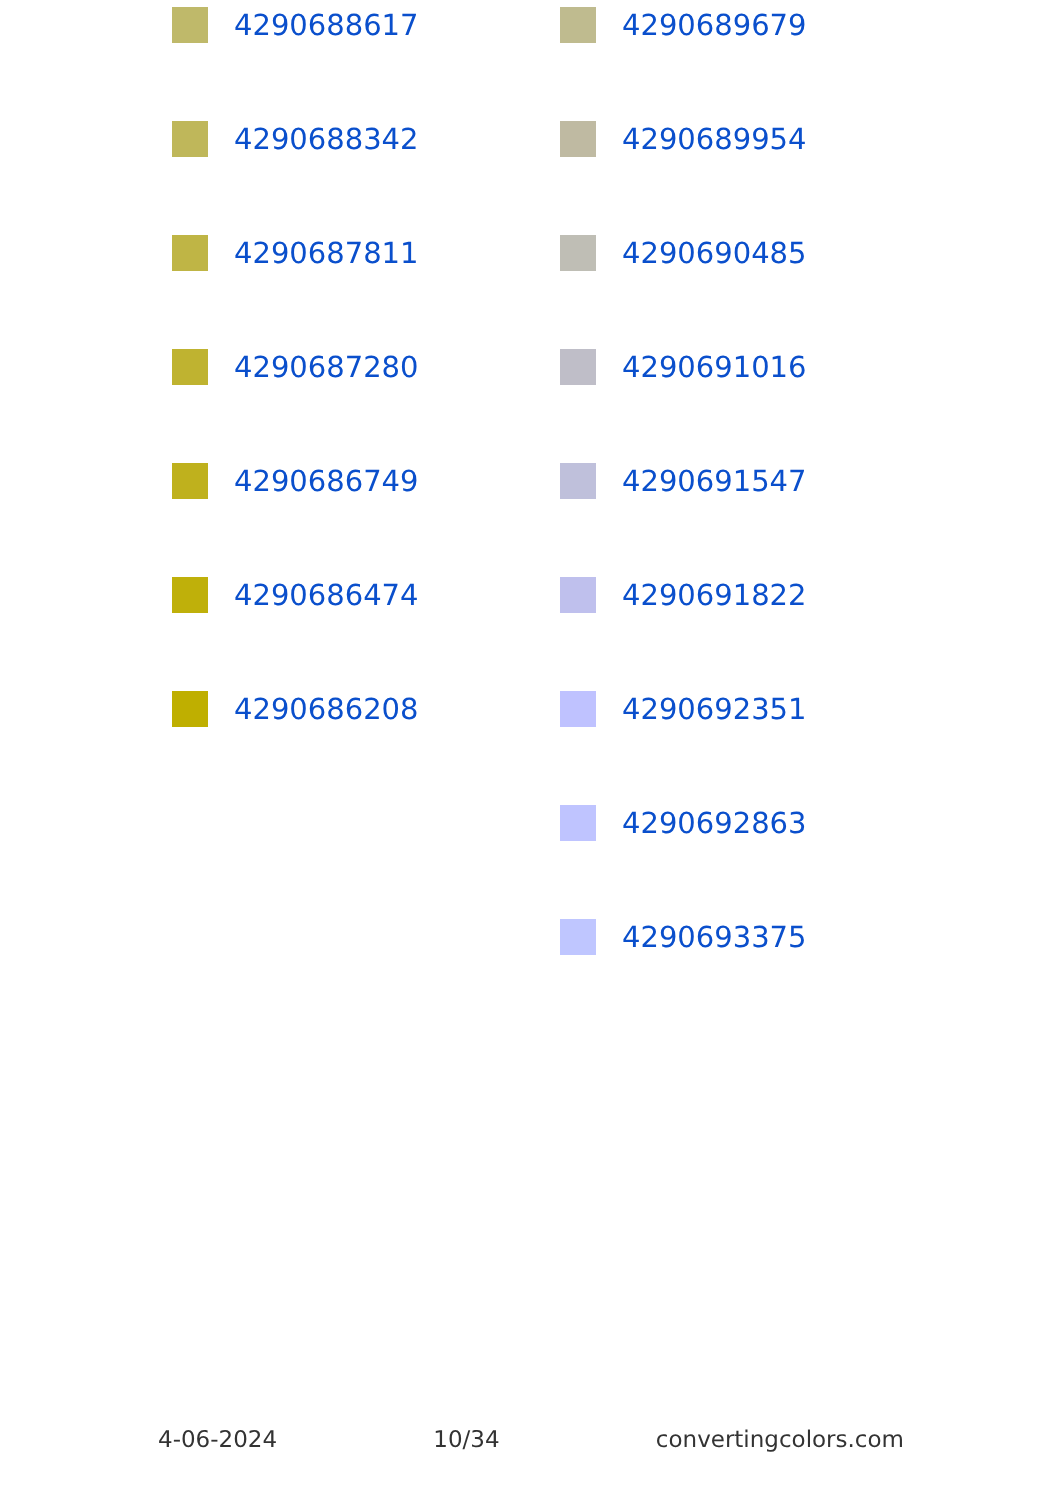4290688617
4290688342
4290687811
4290687280
4290686749
4290686474
4290686208
4290689679
4290689954
4290690485
4290691016
4290691547
4290691822
4290692351
4290692863
4290693375
4-06-2024 10/34 convertingcolors.com